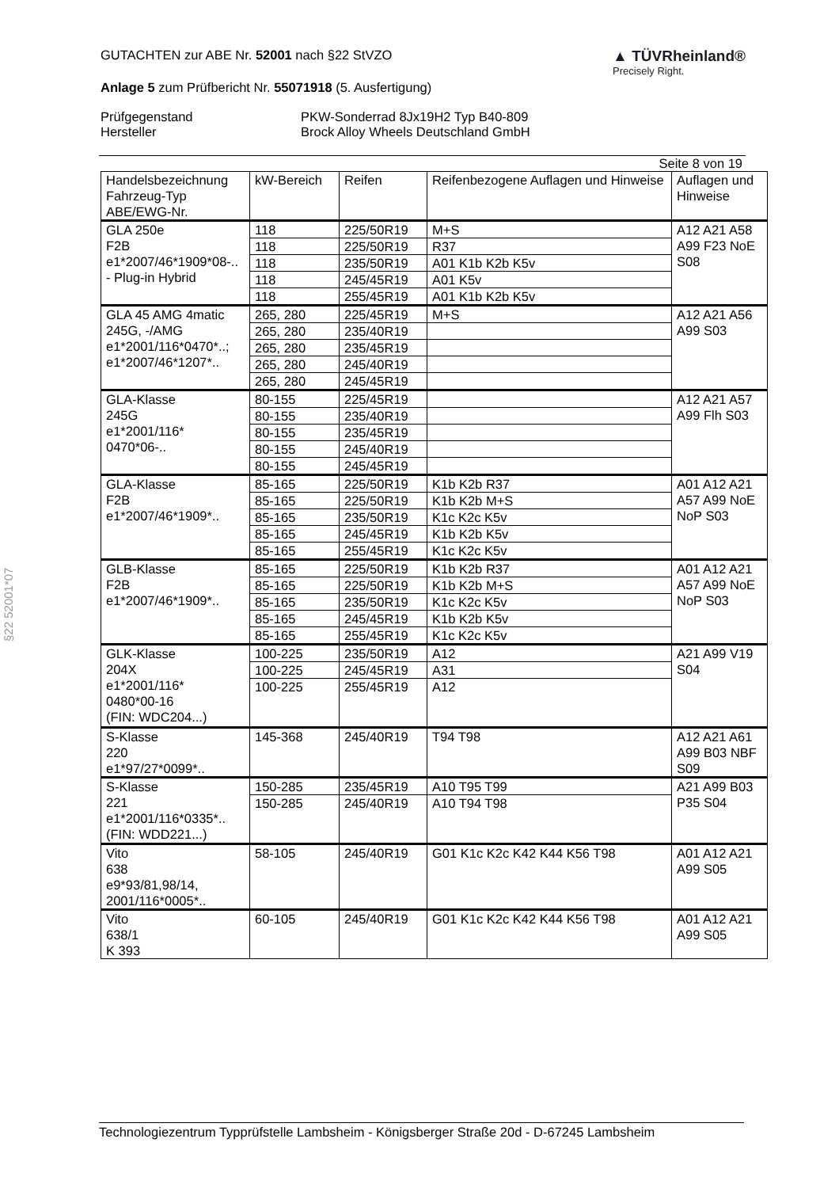GUTACHTEN zur ABE Nr. 52001 nach §22 StVZO
Anlage 5 zum Prüfbericht Nr. 55071918 (5. Ausfertigung)
▲ TÜVRheinland®
Precisely Right.
Prüfgegenstand
Hersteller
PKW-Sonderrad 8Jx19H2 Typ B40-809
Brock Alloy Wheels Deutschland GmbH
Seite 8 von 19
| Handelsbezeichnung Fahrzeug-Typ ABE/EWG-Nr. | kW-Bereich | Reifen | Reifenbezogene Auflagen und Hinweise | Auflagen und Hinweise |
| GLA 250e F2B e1*2007/46*1909*08-.. - Plug-in Hybrid | 118 | 225/50R19 | M+S | A12 A21 A58 A99 F23 NoE S08 |
| | 118 | 225/50R19 | R37 | |
| | 118 | 235/50R19 | A01 K1b K2b K5v | |
| | 118 | 245/45R19 | A01 K5v | |
| | 118 | 255/45R19 | A01 K1b K2b K5v | |
| GLA 45 AMG 4matic 245G, -/AMG e1*2001/116*0470*..; e1*2007/46*1207*.. | 265, 280 | 225/45R19 | M+S | A12 A21 A56 A99 S03 |
| | 265, 280 | 235/40R19 | | |
| | 265, 280 | 235/45R19 | | |
| | 265, 280 | 245/40R19 | | |
| | 265, 280 | 245/45R19 | | |
| GLA-Klasse 245G e1*2001/116* 0470*06-.. | 80-155 | 225/45R19 | | A12 A21 A57 A99 Flh S03 |
| | 80-155 | 235/40R19 | | |
| | 80-155 | 235/45R19 | | |
| | 80-155 | 245/40R19 | | |
| | 80-155 | 245/45R19 | | |
| GLA-Klasse F2B e1*2007/46*1909*.. | 85-165 | 225/50R19 | K1b K2b R37 | A01 A12 A21 A57 A99 NoE NoP S03 |
| | 85-165 | 225/50R19 | K1b K2b M+S | |
| | 85-165 | 235/50R19 | K1c K2c K5v | |
| | 85-165 | 245/45R19 | K1b K2b K5v | |
| | 85-165 | 255/45R19 | K1c K2c K5v | |
| GLB-Klasse F2B e1*2007/46*1909*.. | 85-165 | 225/50R19 | K1b K2b R37 | A01 A12 A21 A57 A99 NoE NoP S03 |
| | 85-165 | 225/50R19 | K1b K2b M+S | |
| | 85-165 | 235/50R19 | K1c K2c K5v | |
| | 85-165 | 245/45R19 | K1b K2b K5v | |
| | 85-165 | 255/45R19 | K1c K2c K5v | |
| GLK-Klasse 204X e1*2001/116* 0480*00-16 (FIN: WDC204...) | 100-225 | 235/50R19 | A12 | A21 A99 V19 S04 |
| | 100-225 | 245/45R19 | A31 | |
| | 100-225 | 255/45R19 | A12 | |
| S-Klasse 220 e1*97/27*0099*.. | 145-368 | 245/40R19 | T94 T98 | A12 A21 A61 A99 B03 NBF S09 |
| S-Klasse 221 e1*2001/116*0335*.. (FIN: WDD221...) | 150-285 | 235/45R19 | A10 T95 T99 | A21 A99 B03 P35 S04 |
| | 150-285 | 245/40R19 | A10 T94 T98 | |
| Vito 638 e9*93/81,98/14, 2001/116*0005*.. | 58-105 | 245/40R19 | G01 K1c K2c K42 K44 K56 T98 | A01 A12 A21 A99 S05 |
| Vito 638/1 K 393 | 60-105 | 245/40R19 | G01 K1c K2c K42 K44 K56 T98 | A01 A12 A21 A99 S05 |
§22 52001*07
Technologiezentrum Typprüfstelle Lambsheim - Königsberger Straße 20d - D-67245 Lambsheim